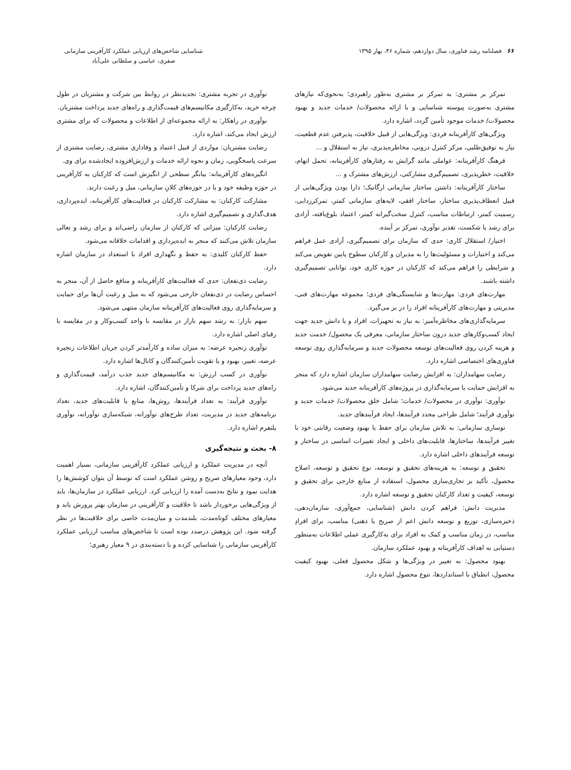۶۶ فصلنامه رشد فناوری، سال دوازدهم، شماره ۴۶، بهار ۱۳۹۵
شناسایی شاخص‌های ارزیابی عملکرد کارآفرینی سازمانی
صفری، عباسی و سلطانی علی‌آباد
تمرکز بر مشتری: به تمرکز بر مشتری به‌طور راهبردی؛ به‌نحوی‌که نیازهای مشتری به‌صورت پیوسته شناسایی و با ارائه محصولات/ خدمات جدید و بهبود محصولات/ خدمات موجود تأمین گردد، اشاره دارد.
ویژگی‌های کارآفرینانه فردی: ویژگی‌هایی از قبیل خلاقیت، پذیرفتن عدم قطعیت، نیاز به توفیق‌طلبی، مرکز کنترل درونی، مخاطره‌پذیری، نیاز به استقلال و ...
فرهنگ کارآفرینانه: عواملی مانند گرایش به رفتارهای کارآفرینانه، تحمل ابهام، خلاقیت، خطرپذیری، تصمیم‌گیری مشارکتی، ارزش‌های مشترک و ...
ساختار کارآفرینانه: داشتن ساختار سازمانی ارگانیک؛ دارا بودن ویژگی‌هایی از قبیل انعطاف‌پذیری ساختار، ساختار افقی، لایه‌های سازمانی کمتر، تمرکززدایی، رسمیت کمتر، ارتباطات مناسب، کنترل سخت‌گیرانه کمتر، اعتماد بلوغ‌یافته، آزادی برای رشد یا شکست، تقدیر نوآوری، تمرکز بر آینده.
اختیار/ استقلال کاری: حدی که سازمان برای تصمیم‌گیری، آزادی عمل فراهم می‌کند و اختیارات و مسئولیت‌ها را به مدیران و کارکنان سطوح پایین تفویض می‌کند و شرایطی را فراهم می‌کند که کارکنان در حوزه کاری خود، توانایی تصمیم‌گیری داشته باشند.
مهارت‌های فردی: مهارت‌ها و شایستگی‌های فردی؛ مجموعه مهارت‌های فنی، مدیریتی و مهارت‌های کارآفرینانه افراد را در بر می‌گیرد.
سرمایه‌گذاری‌های مخاطره‌آمیز: به نیاز به تجهیزات، افراد و یا دانش جدید جهت ایجاد کسب‌وکارهای جدید درون ساختار سازمانی، معرفی یک محصول/ خدمت جدید و هزینه کردن روی فعالیت‌های توسعه محصولات جدید و سرمایه‌گذاری روی توسعه فناوری‌های اختصاصی اشاره دارد.
رضایت سهامداران: به افزایش رضایت سهامداران سازمان اشاره دارد که منجر به افزایش حمایت یا سرمایه‌گذاری در پروژه‌های کارآفرینانه جدید می‌شود.
نوآوری: نوآوری در محصولات/ خدمات؛ شامل خلق محصولات/ خدمات جدید و نوآوری فرآیند؛ شامل طراحی مجدد فرآیندها، ایجاد فرآیندهای جدید.
نوسازی سازمانی: به تلاش سازمان برای حفظ یا بهبود وضعیت رقابتی خود با تغییر فرآیندها، ساختارها، قابلیت‌های داخلی و ایجاد تغییرات اساسی در ساختار و توسعه فرآیندهای داخلی اشاره دارد.
تحقیق و توسعه: به هزینه‌های تحقیق و توسعه، نوع تحقیق و توسعه، اصلاح محصول، تأکید بر تجاری‌سازی محصول، استفاده از منابع خارجی برای تحقیق و توسعه، کیفیت و تعداد کارکنان تحقیق و توسعه اشاره دارد.
مدیریت دانش: فراهم کردن دانش (شناسایی، جمع‌آوری، سازمان‌دهی، ذخیره‌سازی، توزیع و توسعه دانش اعم از صریح یا ذهنی) مناسب، برای افرادِ مناسب، در زمان مناسب و کمک به افراد برای به‌کارگیری عملی اطلاعات به‌منظور دستیابی به اهداف کارآفرینانه و بهبود عملکرد سازمان.
بهبود محصول: به تغییر در ویژگی‌ها و شکل محصول فعلی، بهبود کیفیت محصول، انطباق با استانداردها، تنوع محصول اشاره دارد.
نوآوری در تجربه مشتری: تجدیدنظر در روابط بین شرکت و مشتریان در طول چرخه خرید، به‌کارگیری مکانیسم‌های قیمت‌گذاری و راه‌های جدید پرداخت مشتریان.
نوآوری در راهکار: به ارائه مجموعه‌ای از اطلاعات و محصولات که برای مشتری ارزش ایجاد می‌کند، اشاره دارد.
رضایت مشتریان: مواردی از قبیل اعتماد و وفاداری مشتری، رضایت مشتری از سرعت پاسخگویی، زمان و نحوه ارائه خدمات و ارزش‌افزوده ایجادشده برای وی.
انگیزه‌های کارآفرینانه: بیانگر سطحی از انگیزش است که کارکنان به کارآفرینی در حوزه وظیفه خود و یا در حوزه‌های کلانِ سازمانی، میل و رغبت دارند.
مشارکت کارکنان: به مشارکت کارکنان در فعالیت‌های کارآفرینانه، ایده‌پردازی، هدف‌گذاری و تصمیم‌گیری اشاره دارد.
رضایت کارکنان: میزانی که کارکنان از سازمان راضی‌اند و برای رشد و تعالی سازمان تلاش می‌کنند که منجر به ایده‌پردازی و اقدامات خلاقانه می‌شود.
حفظ کارکنان کلیدی: به حفظ و نگهداری افراد با استعداد در سازمان اشاره دارد.
رضایت ذی‌نفعان: حدی که فعالیت‌های کارآفرینانه و منافع حاصل از آن، منجر به احساس رضایت در ذی‌نفعان خارجی می‌شود که به میل و رغبت آن‌ها برای حمایت و سرمایه‌گذاری روی فعالیت‌های کارآفرینانه سازمان منتهی می‌شود.
سهم بازار: به رشد سهم بازار در مقایسه با واحد کسب‌وکار و در مقایسه با رقبای اصلی اشاره دارد.
نوآوری زنجیره عرضه: به میزان ساده و کارآمدتر کردن جریان اطلاعات زنجیره عرضه، تغییر، بهبود و یا تقویت تأمین‌کنندگان و کانال‌ها اشاره دارد.
نوآوری در کسب ارزش: به مکانیسم‌های جدید جذب درآمد، قیمت‌گذاری و راه‌های جدید پرداخت برای شرکا و تأمین‌کنندگان، اشاره دارد.
نوآوری فرآیند: به تعداد فرآیندها، روش‌ها، منابع یا قابلیت‌های جدید، تعداد برنامه‌های جدید در مدیریت، تعداد طرح‌های نوآورانه، شبکه‌سازی نوآورانه، نوآوری پلتفرم اشاره دارد.
۸- بحث و نتیجه‌گیری
آنچه در مدیریت عملکرد و ارزیابی عملکرد کارآفرینی سازمانی، بسیار اهمیت دارد، وجود معیارهای صریح و روشن عملکرد است که توسط آن بتوان کوشش‌ها را هدایت نمود و نتایج به‌دست آمده را ارزیابی کرد. ارزیابی عملکرد در سازمان‌ها، باید از ویژگی‌هایی برخوردار باشد تا خلاقیت و کارآفرینی در سازمان بهتر پرورش یابد و معیارهای مختلف کوتاه‌مدت، بلندمدت و میان‌مدت خاصی برای خلاقیت‌ها در نظر گرفته شود. این پژوهش درصدد بوده است تا شاخص‌های مناسب ارزیابی عملکرد کارآفرینی سازمانی را شناسایی کرده و با دسته‌بندی در ۹ معیار رهبری؛